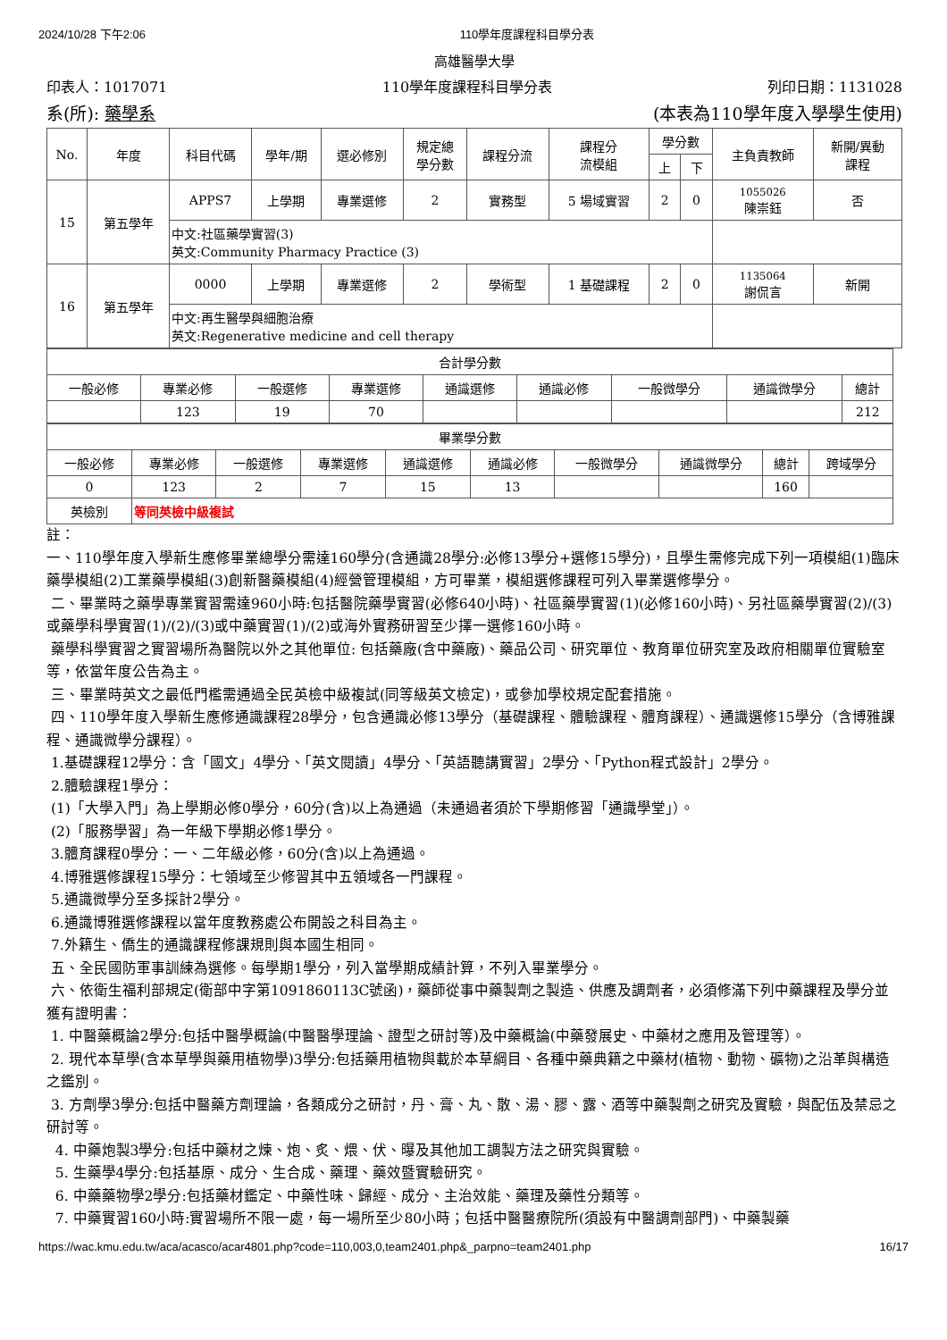2024/10/28 下午2:06 110學年度課程科目學分表
高雄醫學大學
印表人：1017071 110學年度課程科目學分表 列印日期：1131028
系(所): 藥學系 (本表為110學年度入學學生使用)
| No. | 年度 | 科目代碼 | 學年/期 | 選必修別 | 規定總 學分數 | 課程分流 | 課程分 流模組 | 學分數 | | 主負責教師 | 新開/異動 課程 |
| --- | --- | --- | --- | --- | --- | --- | --- | --- | --- | --- | --- |
| | | | | | | | | 上 | 下 | | |
| 15 | 第五學年 | APPS7 | 上學期 | 專業選修 | 2 | 實務型 | 5 場域實習 | 2 | 0 | 1055026 陳崇鈺 | 否 |
| | | 中文:社區藥學實習(3) 英文:Community Pharmacy Practice (3) | | | | | | | | | |
| 16 | 第五學年 | 0000 | 上學期 | 專業選修 | 2 | 學術型 | 1 基礎課程 | 2 | 0 | 1135064 謝侃言 | 新開 |
| | | 中文:再生醫學與細胞治療 英文:Regenerative medicine and cell therapy | | | | | | | | | |
| 合計學分數 | | | | | | | | |
| --- | --- | --- | --- | --- | --- | --- | --- | --- |
| 一般必修 | 專業必修 | 一般選修 | 專業選修 | 通識選修 | 通識必修 | 一般微學分 | 通識微學分 | 總計 |
| | 123 | 19 | 70 | | | | | 212 |
| 畢業學分數 | | | | | | | | | |
| --- | --- | --- | --- | --- | --- | --- | --- | --- | --- |
| 一般必修 | 專業必修 | 一般選修 | 專業選修 | 通識選修 | 通識必修 | 一般微學分 | 通識微學分 | 總計 | 跨域學分 |
| 0 | 123 | 2 | 7 | 15 | 13 | | | 160 | |
| 英檢別 | 等同英檢中級複試 | | | | | | | | |
註：
一、110學年度入學新生應修畢業總學分需達160學分(含通識28學分:必修13學分+選修15學分)，且學生需修完成下列一項模組(1)臨床藥學模組(2)工業藥學模組(3)創新醫藥模組(4)經營管理模組，方可畢業，模組選修課程可列入畢業選修學分。
二、畢業時之藥學專業實習需達960小時:包括醫院藥學實習(必修640小時)、社區藥學實習(1)(必修160小時)、另社區藥學實習(2)/(3)或藥學科學實習(1)/(2)/(3)或中藥實習(1)/(2)或海外實務研習至少擇一選修160小時。
藥學科學實習之實習場所為醫院以外之其他單位: 包括藥廠(含中藥廠)、藥品公司、研究單位、教育單位研究室及政府相關單位實驗室等，依當年度公告為主。
三、畢業時英文之最低門檻需通過全民英檢中級複試(同等級英文檢定)，或參加學校規定配套措施。
四、110學年度入學新生應修通識課程28學分，包含通識必修13學分（基礎課程、體驗課程、體育課程）、通識選修15學分（含博雅課程、通識微學分課程）。
1.基礎課程12學分：含「國文」4學分、「英文閱讀」4學分、「英語聽講實習」2學分、「Python程式設計」2學分。
2.體驗課程1學分：
(1)「大學入門」為上學期必修0學分，60分(含)以上為通過（未通過者須於下學期修習「通識學堂」）。
(2)「服務學習」為一年級下學期必修1學分。
3.體育課程0學分：一、二年級必修，60分(含)以上為通過。
4.博雅選修課程15學分：七領域至少修習其中五領域各一門課程。
5.通識微學分至多採計2學分。
6.通識博雅選修課程以當年度教務處公布開設之科目為主。
7.外籍生、僑生的通識課程修課規則與本國生相同。
五、全民國防軍事訓練為選修。每學期1學分，列入當學期成績計算，不列入畢業學分。
六、依衛生福利部規定(衛部中字第1091860113C號函)，藥師從事中藥製劑之製造、供應及調劑者，必須修滿下列中藥課程及學分並獲有證明書：
1. 中醫藥概論2學分:包括中醫學概論(中醫醫學理論、證型之研討等)及中藥概論(中藥發展史、中藥材之應用及管理等）。
2. 現代本草學(含本草學與藥用植物學)3學分:包括藥用植物與載於本草綱目、各種中藥典籍之中藥材(植物、動物、礦物)之沿革與構造之鑑別。
3. 方劑學3學分:包括中醫藥方劑理論，各類成分之研討，丹、膏、丸、散、湯、膠、露、酒等中藥製劑之研究及實驗，與配伍及禁忌之研討等。
4. 中藥炮製3學分:包括中藥材之煉、炮、炙、煨、伏、曝及其他加工調製方法之研究與實驗。
5. 生藥學4學分:包括基原、成分、生合成、藥理、藥效暨實驗研究。
6. 中藥藥物學2學分:包括藥材鑑定、中藥性味、歸經、成分、主治效能、藥理及藥性分類等。
7. 中藥實習160小時:實習場所不限一處，每一場所至少80小時；包括中醫醫療院所(須設有中醫調劑部門)、中藥製藥
https://wac.kmu.edu.tw/aca/acasco/acar4801.php?code=110,003,0,team2401.php&_parpno=team2401.php 16/17